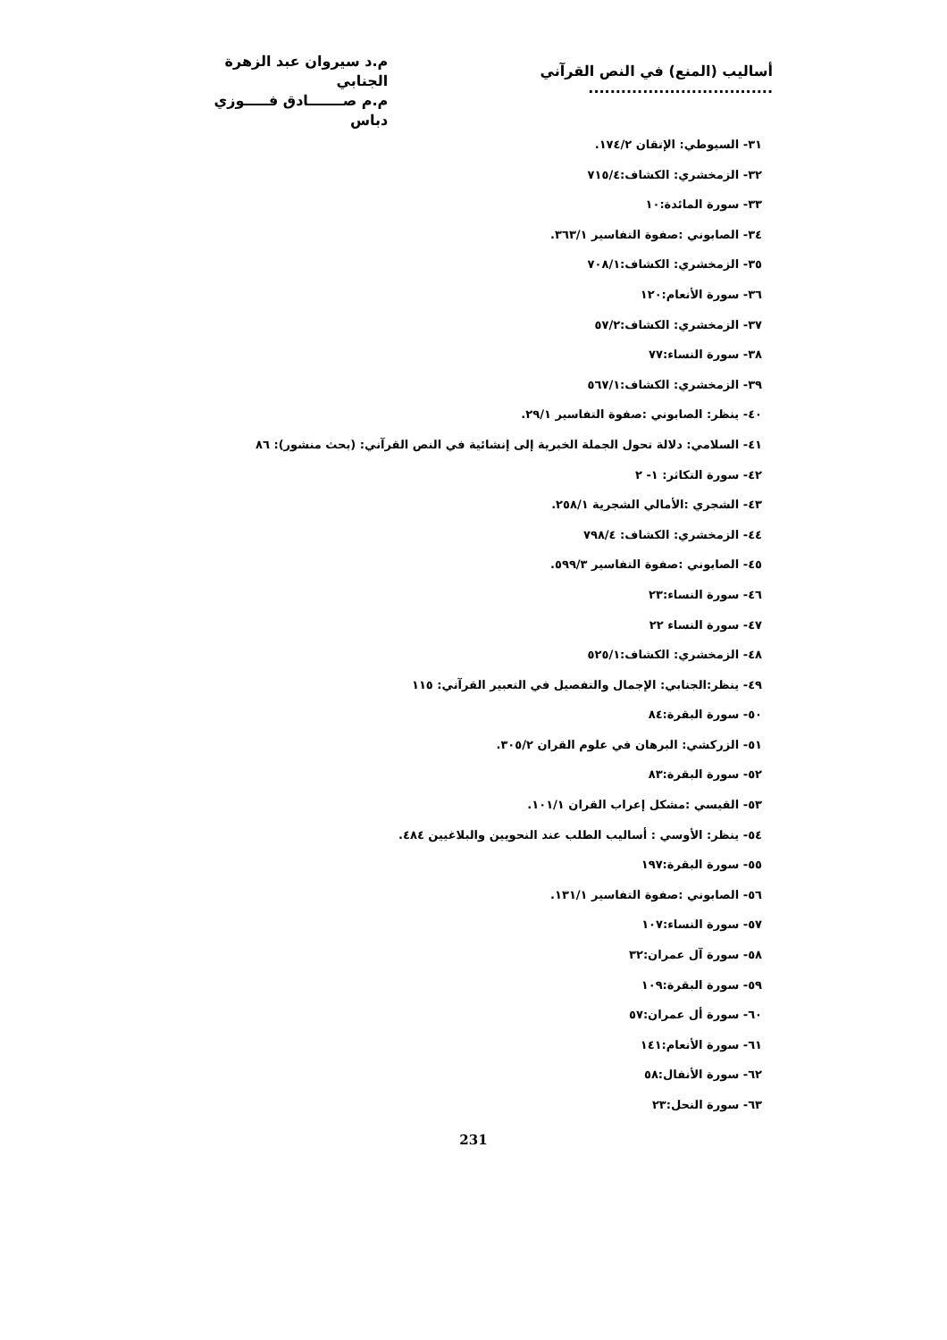أساليب (المنع) في النص القرآني ..................................
م.د سيروان عبد الزهرة الجنابي
م.م صـــــــادق فـــــوزي دباس
٣١- السيوطي: الإتقان ١٧٤/٢.
٣٢- الزمخشري: الكشاف:٧١٥/٤
٣٣- سورة المائدة:١٠
٣٤- الصابوني :صفوة التفاسير ٣٦٣/١.
٣٥- الزمخشري: الكشاف:٧٠٨/١
٣٦- سورة الأنعام:١٢٠
٣٧- الزمخشري: الكشاف:٥٧/٢
٣٨- سورة النساء:٧٧
٣٩- الزمخشري: الكشاف:٥٦٧/١
٤٠- ينظر: الصابوني :صفوة التفاسير ٢٩/١.
٤١- السلامي: دلالة تحول الجملة الخبرية إلى إنشائية في النص القرآني: (بحث منشور): ٨٦
٤٢- سورة التكاثر: ١- ٢
٤٣- الشجري :الأمالي الشجرية ٢٥٨/١.
٤٤- الزمخشري: الكشاف: ٧٩٨/٤
٤٥- الصابوني :صفوة التفاسير ٥٩٩/٣.
٤٦- سورة النساء:٢٣
٤٧- سورة النساء ٢٢
٤٨- الزمخشري: الكشاف:٥٢٥/١
٤٩- ينظر:الجنابي: الإجمال والتفصيل في التعبير القرآني: ١١٥
٥٠- سورة البقرة:٨٤
٥١- الزركشي: البرهان في علوم القران ٣٠٥/٢.
٥٢- سورة البقرة:٨٣
٥٣- القيسي :مشكل إعراب القران ١٠١/١.
٥٤- ينظر: الأوسي : أساليب الطلب عند النحويين والبلاغيين ٤٨٤.
٥٥- سورة البقرة:١٩٧
٥٦- الصابوني :صفوة التفاسير ١٣١/١.
٥٧- سورة النساء:١٠٧
٥٨- سورة آل عمران:٣٢
٥٩- سورة البقرة:١٠٩
٦٠- سورة أل عمران:٥٧
٦١- سورة الأنعام:١٤١
٦٢- سورة الأنفال:٥٨
٦٣- سورة النحل:٢٣
231